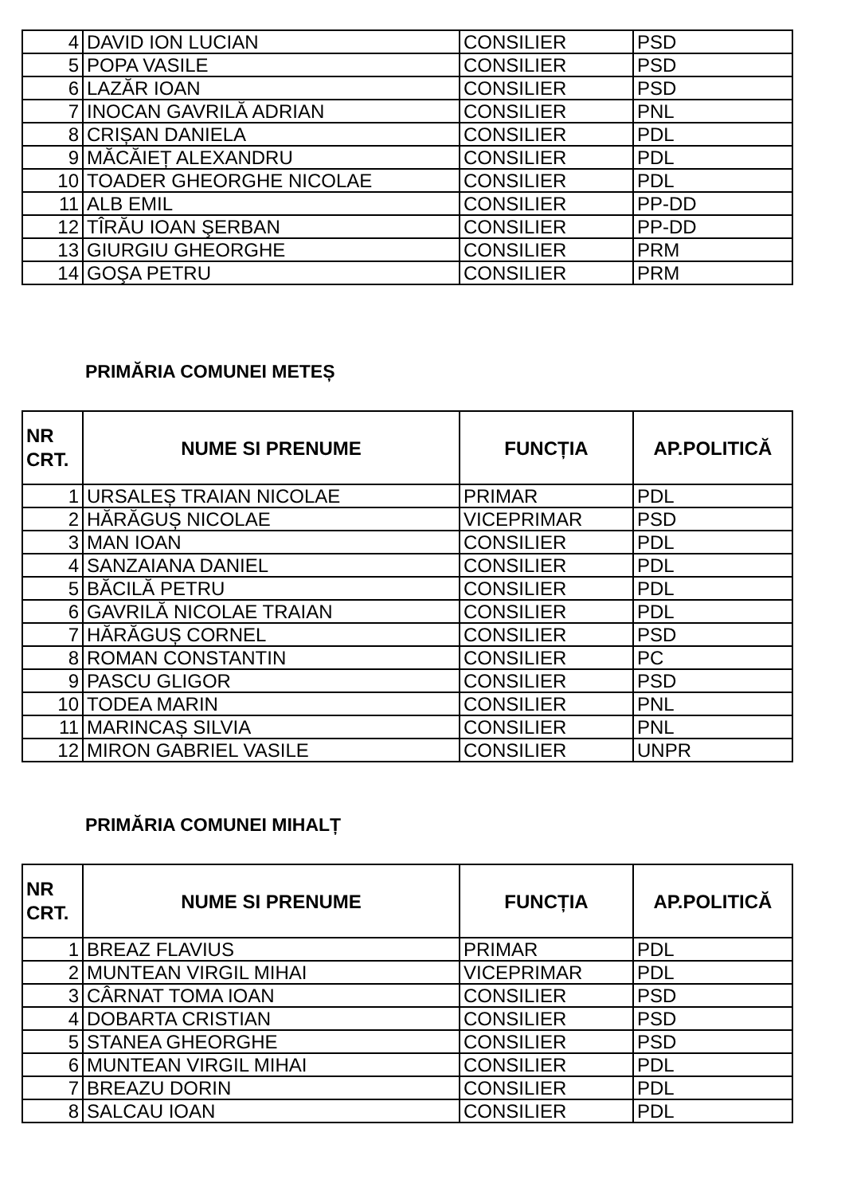| 4 | DAVID ION LUCIAN | CONSILIER | PSD |
| 5 | POPA VASILE | CONSILIER | PSD |
| 6 | LAZĂR IOAN | CONSILIER | PSD |
| 7 | INOCAN GAVRILĂ ADRIAN | CONSILIER | PNL |
| 8 | CRIȘAN DANIELA | CONSILIER | PDL |
| 9 | MĂCĂIEȚ ALEXANDRU | CONSILIER | PDL |
| 10 | TOADER GHEORGHE NICOLAE | CONSILIER | PDL |
| 11 | ALB EMIL | CONSILIER | PP-DD |
| 12 | TÎRĂU IOAN ŞERBAN | CONSILIER | PP-DD |
| 13 | GIURGIU GHEORGHE | CONSILIER | PRM |
| 14 | GOŞA PETRU | CONSILIER | PRM |
PRIMĂRIA COMUNEI METEȘ
| NR CRT. | NUME SI PRENUME | FUNCȚIA | AP.POLITICĂ |
| --- | --- | --- | --- |
| 1 | URSALEȘ TRAIAN NICOLAE | PRIMAR | PDL |
| 2 | HĂRĂGUȘ NICOLAE | VICEPRIMAR | PSD |
| 3 | MAN IOAN | CONSILIER | PDL |
| 4 | SANZAIANA DANIEL | CONSILIER | PDL |
| 5 | BĂCILĂ PETRU | CONSILIER | PDL |
| 6 | GAVRILĂ NICOLAE TRAIAN | CONSILIER | PDL |
| 7 | HĂRĂGUȘ CORNEL | CONSILIER | PSD |
| 8 | ROMAN CONSTANTIN | CONSILIER | PC |
| 9 | PASCU GLIGOR | CONSILIER | PSD |
| 10 | TODEA MARIN | CONSILIER | PNL |
| 11 | MARINCAȘ SILVIA | CONSILIER | PNL |
| 12 | MIRON GABRIEL VASILE | CONSILIER | UNPR |
PRIMĂRIA COMUNEI MIHALȚ
| NR CRT. | NUME SI PRENUME | FUNCȚIA | AP.POLITICĂ |
| --- | --- | --- | --- |
| 1 | BREAZ FLAVIUS | PRIMAR | PDL |
| 2 | MUNTEAN VIRGIL MIHAI | VICEPRIMAR | PDL |
| 3 | CÂRNAT TOMA IOAN | CONSILIER | PSD |
| 4 | DOBARTA CRISTIAN | CONSILIER | PSD |
| 5 | STANEA GHEORGHE | CONSILIER | PSD |
| 6 | MUNTEAN VIRGIL MIHAI | CONSILIER | PDL |
| 7 | BREAZU DORIN | CONSILIER | PDL |
| 8 | SALCAU IOAN | CONSILIER | PDL |